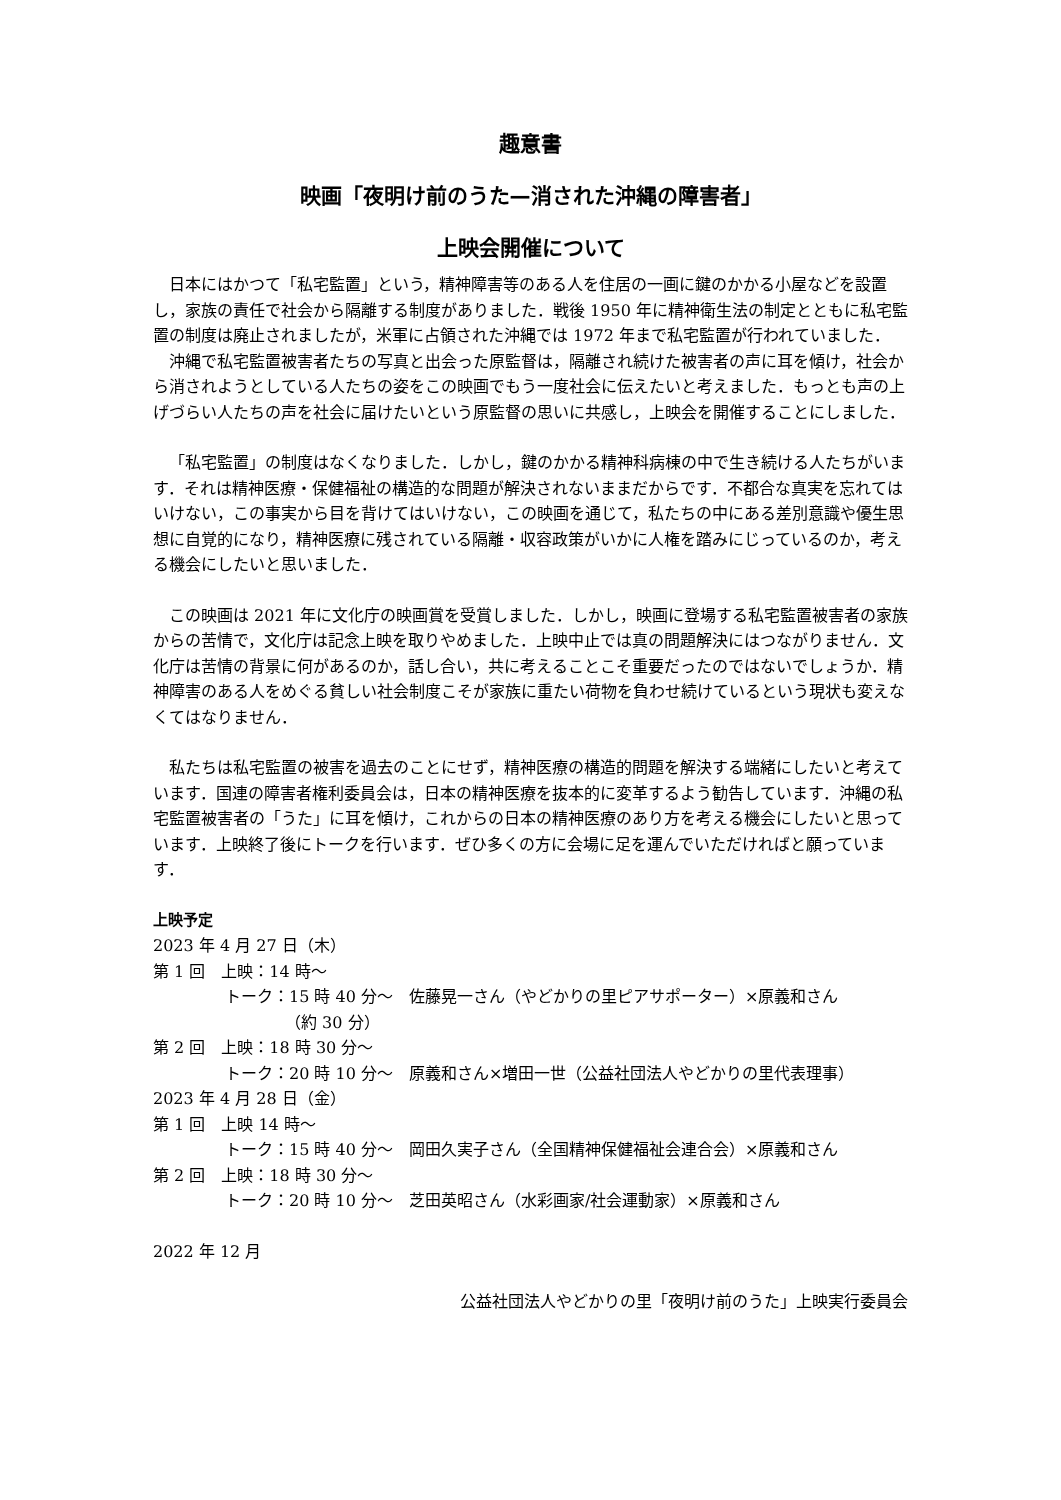趣意書
映画「夜明け前のうた—消された沖縄の障害者」
上映会開催について
日本にはかつて「私宅監置」という，精神障害等のある人を住居の一画に鍵のかかる小屋などを設置し，家族の責任で社会から隔離する制度がありました．戦後 1950 年に精神衛生法の制定とともに私宅監置の制度は廃止されましたが，米軍に占領された沖縄では 1972 年まで私宅監置が行われていました．
沖縄で私宅監置被害者たちの写真と出会った原監督は，隔離され続けた被害者の声に耳を傾け，社会から消されようとしている人たちの姿をこの映画でもう一度社会に伝えたいと考えました．もっとも声の上げづらい人たちの声を社会に届けたいという原監督の思いに共感し，上映会を開催することにしました．
「私宅監置」の制度はなくなりました．しかし，鍵のかかる精神科病棟の中で生き続ける人たちがいます．それは精神医療・保健福祉の構造的な問題が解決されないままだからです．不都合な真実を忘れてはいけない，この事実から目を背けてはいけない，この映画を通じて，私たちの中にある差別意識や優生思想に自覚的になり，精神医療に残されている隔離・収容政策がいかに人権を踏みにじっているのか，考える機会にしたいと思いました．
この映画は 2021 年に文化庁の映画賞を受賞しました．しかし，映画に登場する私宅監置被害者の家族からの苦情で，文化庁は記念上映を取りやめました．上映中止では真の問題解決にはつながりません．文化庁は苦情の背景に何があるのか，話し合い，共に考えることこそ重要だったのではないでしょうか．精神障害のある人をめぐる貧しい社会制度こそが家族に重たい荷物を負わせ続けているという現状も変えなくてはなりません．
私たちは私宅監置の被害を過去のことにせず，精神医療の構造的問題を解決する端緒にしたいと考えています．国連の障害者権利委員会は，日本の精神医療を抜本的に変革するよう勧告しています．沖縄の私宅監置被害者の「うた」に耳を傾け，これからの日本の精神医療のあり方を考える機会にしたいと思っています．上映終了後にトークを行います．ぜひ多くの方に会場に足を運んでいただければと願っています．
上映予定
2023 年 4 月 27 日（木）
第 1 回　上映：14 時～
トーク：15 時 40 分～　佐藤晃一さん（やどかりの里ピアサポーター）×原義和さん
（約 30 分）
第 2 回　上映：18 時 30 分～
トーク：20 時 10 分～　原義和さん×増田一世（公益社団法人やどかりの里代表理事）
2023 年 4 月 28 日（金）
第 1 回　上映 14 時～
トーク：15 時 40 分～　岡田久実子さん（全国精神保健福祉会連合会）×原義和さん
第 2 回　上映：18 時 30 分～
トーク：20 時 10 分～　芝田英昭さん（水彩画家/社会運動家）×原義和さん
2022 年 12 月
公益社団法人やどかりの里「夜明け前のうた」上映実行委員会